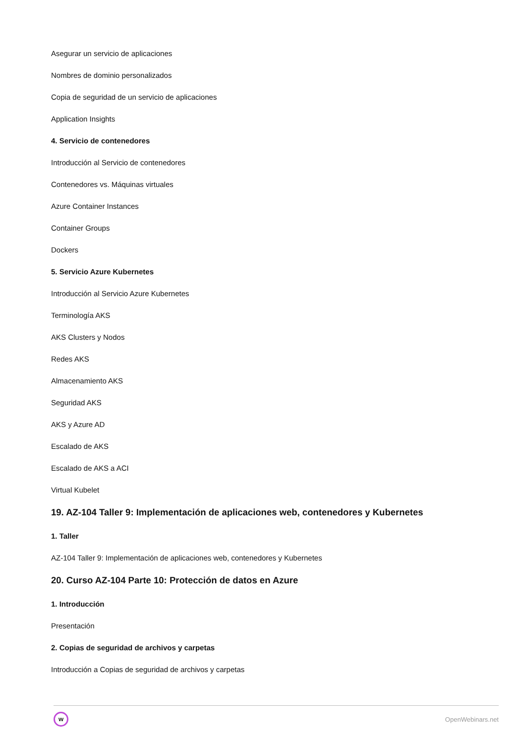Asegurar un servicio de aplicaciones
Nombres de dominio personalizados
Copia de seguridad de un servicio de aplicaciones
Application Insights
4. Servicio de contenedores
Introducción al Servicio de contenedores
Contenedores vs. Máquinas virtuales
Azure Container Instances
Container Groups
Dockers
5. Servicio Azure Kubernetes
Introducción al Servicio Azure Kubernetes
Terminología AKS
AKS Clusters y Nodos
Redes AKS
Almacenamiento AKS
Seguridad AKS
AKS y Azure AD
Escalado de AKS
Escalado de AKS a ACI
Virtual Kubelet
19. AZ-104 Taller 9: Implementación de aplicaciones web, contenedores y Kubernetes
1. Taller
AZ-104 Taller 9: Implementación de aplicaciones web, contenedores y Kubernetes
20. Curso AZ-104 Parte 10: Protección de datos en Azure
1. Introducción
Presentación
2. Copias de seguridad de archivos y carpetas
Introducción a Copias de seguridad de archivos y carpetas
w
OpenWebinars.net